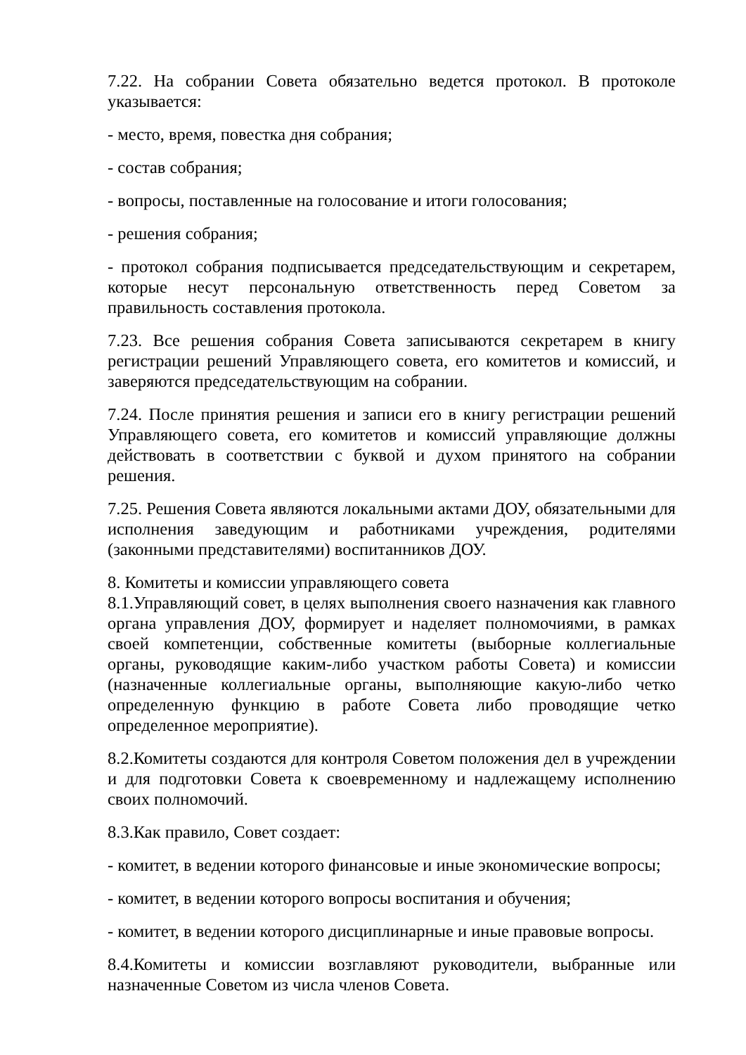7.22. На собрании Совета обязательно ведется протокол. В протоколе указывается:
- место, время, повестка дня собрания;
- состав собрания;
- вопросы, поставленные на голосование и итоги голосования;
- решения собрания;
- протокол собрания подписывается председательствующим и секретарем, которые несут персональную ответственность перед Советом за правильность составления протокола.
7.23. Все решения собрания Совета записываются секретарем в книгу регистрации решений Управляющего совета, его комитетов и комиссий, и заверяются председательствующим на собрании.
7.24. После принятия решения и записи его в книгу регистрации решений Управляющего совета, его комитетов и комиссий управляющие должны действовать в соответствии с буквой и духом принятого на собрании решения.
7.25. Решения Совета являются локальными актами ДОУ, обязательными для исполнения заведующим и работниками учреждения, родителями (законными представителями) воспитанников ДОУ.
8. Комитеты и комиссии управляющего совета
8.1.Управляющий совет, в целях выполнения своего назначения как главного органа управления ДОУ, формирует и наделяет полномочиями, в рамках своей компетенции, собственные комитеты (выборные коллегиальные органы, руководящие каким-либо участком работы Совета) и комиссии (назначенные коллегиальные органы, выполняющие какую-либо четко определенную функцию в работе Совета либо проводящие четко определенное мероприятие).
8.2.Комитеты создаются для контроля Советом положения дел в учреждении и для подготовки Совета к своевременному и надлежащему исполнению своих полномочий.
8.3.Как правило, Совет создает:
- комитет, в ведении которого финансовые и иные экономические вопросы;
- комитет, в ведении которого вопросы воспитания и обучения;
- комитет, в ведении которого дисциплинарные и иные правовые вопросы.
8.4.Комитеты и комиссии возглавляют руководители, выбранные или назначенные Советом из числа членов Совета.